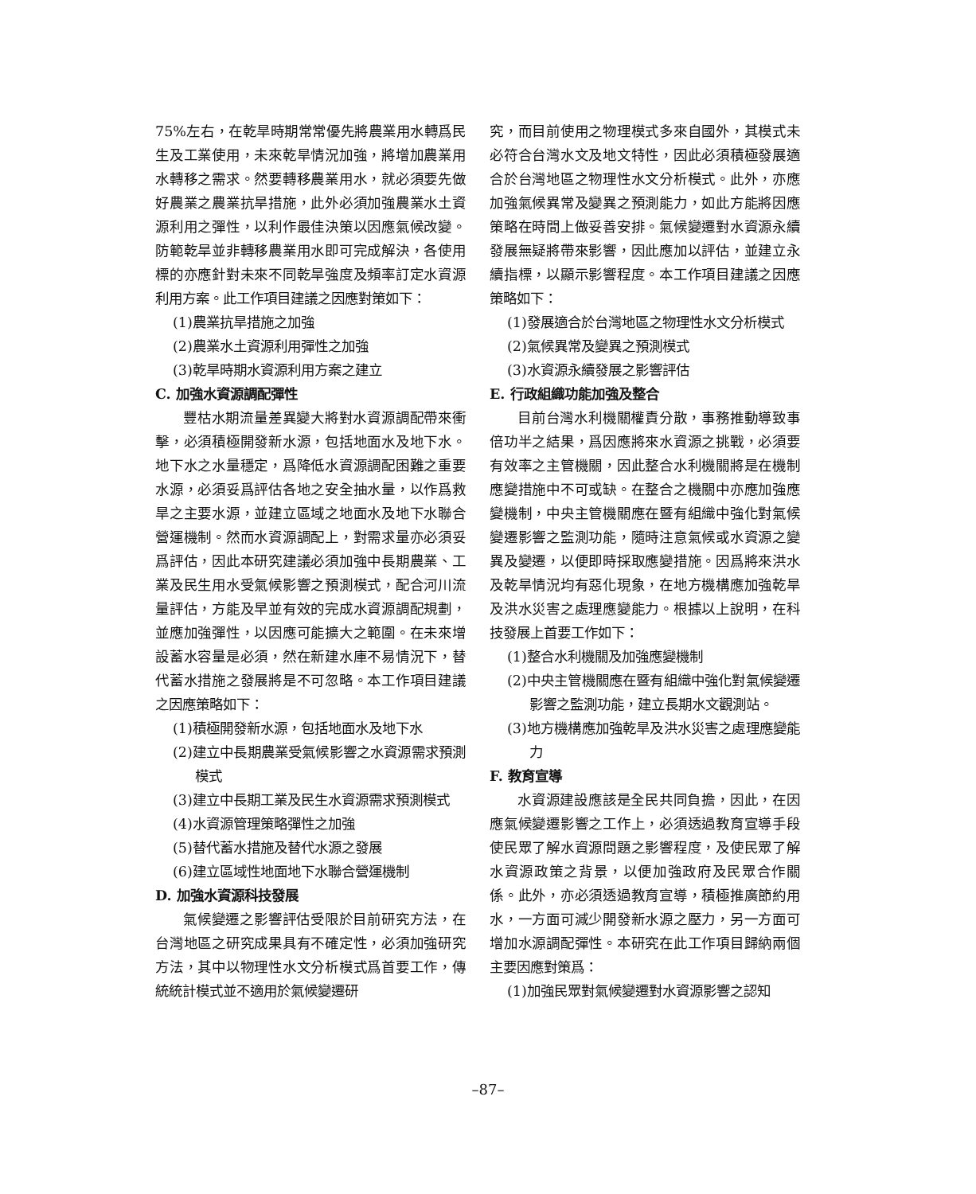75%左右，在乾旱時期常常優先將農業用水轉爲民生及工業使用，未來乾旱情況加強，將增加農業用水轉移之需求。然要轉移農業用水，就必須要先做好農業之農業抗旱措施，此外必須加強農業水土資源利用之彈性，以利作最佳決策以因應氣候改變。防範乾旱並非轉移農業用水即可完成解決，各使用標的亦應針對未來不同乾旱強度及頻率訂定水資源利用方案。此工作項目建議之因應對策如下：
(1)農業抗旱措施之加強
(2)農業水土資源利用彈性之加強
(3)乾旱時期水資源利用方案之建立
C. 加強水資源調配彈性
豐枯水期流量差異變大將對水資源調配帶來衝擊，必須積極開發新水源，包括地面水及地下水。地下水之水量穩定，爲降低水資源調配困難之重要水源，必須妥爲評估各地之安全抽水量，以作爲救旱之主要水源，並建立區域之地面水及地下水聯合營運機制。然而水資源調配上，對需求量亦必須妥爲評估，因此本研究建議必須加強中長期農業、工業及民生用水受氣候影響之預測模式，配合河川流量評估，方能及早並有效的完成水資源調配規劃，並應加強彈性，以因應可能擴大之範圍。在未來增設蓄水容量是必須，然在新建水庫不易情況下，替代蓄水措施之發展將是不可忽略。本工作項目建議之因應策略如下：
(1)積極開發新水源，包括地面水及地下水
(2)建立中長期農業受氣候影響之水資源需求預測模式
(3)建立中長期工業及民生水資源需求預測模式
(4)水資源管理策略彈性之加強
(5)替代蓄水措施及替代水源之發展
(6)建立區域性地面地下水聯合營運機制
D. 加強水資源科技發展
氣候變遷之影響評估受限於目前研究方法，在台灣地區之研究成果具有不確定性，必須加強研究方法，其中以物理性水文分析模式爲首要工作，傳統統計模式並不適用於氣候變遷研
究，而目前使用之物理模式多來自國外，其模式未必符合台灣水文及地文特性，因此必須積極發展適合於台灣地區之物理性水文分析模式。此外，亦應加強氣候異常及變異之預測能力，如此方能將因應策略在時間上做妥善安排。氣候變遷對水資源永續發展無疑將帶來影響，因此應加以評估，並建立永續指標，以顯示影響程度。本工作項目建議之因應策略如下：
(1)發展適合於台灣地區之物理性水文分析模式
(2)氣候異常及變異之預測模式
(3)水資源永續發展之影響評估
E. 行政組織功能加強及整合
目前台灣水利機關權責分散，事務推動導致事倍功半之結果，爲因應將來水資源之挑戰，必須要有效率之主管機關，因此整合水利機關將是在機制應變措施中不可或缺。在整合之機關中亦應加強應變機制，中央主管機關應在暨有組織中強化對氣候變遷影響之監測功能，隨時注意氣候或水資源之變異及變遷，以便即時採取應變措施。因爲將來洪水及乾旱情況均有惡化現象，在地方機構應加強乾旱及洪水災害之處理應變能力。根據以上說明，在科技發展上首要工作如下：
(1)整合水利機關及加強應變機制
(2)中央主管機關應在暨有組織中強化對氣候變遷影響之監測功能，建立長期水文觀測站。
(3)地方機構應加強乾旱及洪水災害之處理應變能力
F. 教育宣導
水資源建設應該是全民共同負擔，因此，在因應氣候變遷影響之工作上，必須透過教育宣導手段使民眾了解水資源問題之影響程度，及使民眾了解水資源政策之背景，以便加強政府及民眾合作關係。此外，亦必須透過教育宣導，積極推廣節約用水，一方面可減少開發新水源之壓力，另一方面可增加水源調配彈性。本研究在此工作項目歸納兩個主要因應對策爲：
(1)加強民眾對氣候變遷對水資源影響之認知
–87–